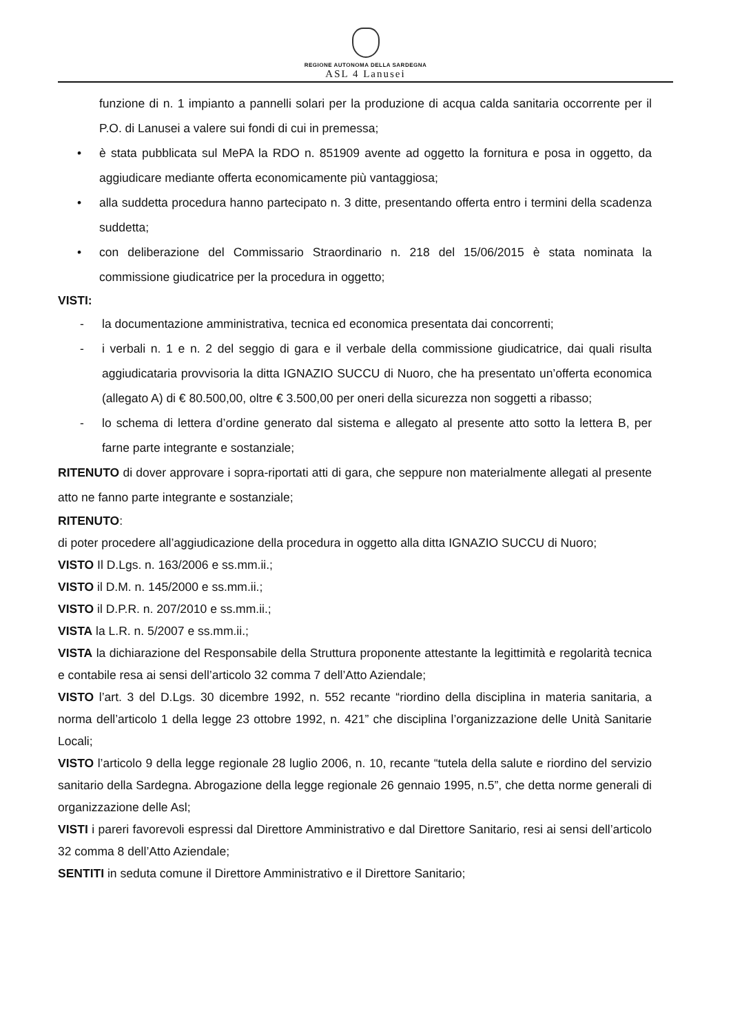REGIONE AUTONOMA DELLA SARDEGNA
ASL 4 Lanusei
funzione di n. 1 impianto a pannelli solari per la produzione di acqua calda sanitaria occorrente per il P.O. di Lanusei a valere sui fondi di cui in premessa;
• è stata pubblicata sul MePA la RDO n. 851909 avente ad oggetto la fornitura e posa in oggetto, da aggiudicare mediante offerta economicamente più vantaggiosa;
• alla suddetta procedura hanno partecipato n. 3 ditte, presentando offerta entro i termini della scadenza suddetta;
• con deliberazione del Commissario Straordinario n. 218 del 15/06/2015 è stata nominata la commissione giudicatrice per la procedura in oggetto;
VISTI:
- la documentazione amministrativa, tecnica ed economica presentata dai concorrenti;
- i verbali n. 1 e n. 2 del seggio di gara e il verbale della commissione giudicatrice, dai quali risulta aggiudicataria provvisoria la ditta IGNAZIO SUCCU di Nuoro, che ha presentato un’offerta economica (allegato A) di € 80.500,00, oltre € 3.500,00 per oneri della sicurezza non soggetti a ribasso;
- lo schema di lettera d’ordine generato dal sistema e allegato al presente atto sotto la lettera B, per farne parte integrante e sostanziale;
RITENUTO di dover approvare i sopra-riportati atti di gara, che seppure non materialmente allegati al presente atto ne fanno parte integrante e sostanziale;
RITENUTO:
di poter procedere all’aggiudicazione della procedura in oggetto alla ditta IGNAZIO SUCCU di Nuoro;
VISTO Il D.Lgs. n. 163/2006 e ss.mm.ii.;
VISTO il D.M. n. 145/2000 e ss.mm.ii.;
VISTO il D.P.R. n. 207/2010 e ss.mm.ii.;
VISTA la L.R. n. 5/2007 e ss.mm.ii.;
VISTA la dichiarazione del Responsabile della Struttura proponente attestante la legittimità e regolarità tecnica e contabile resa ai sensi dell’articolo 32 comma 7 dell’Atto Aziendale;
VISTO l’art. 3 del D.Lgs. 30 dicembre 1992, n. 552 recante “riordino della disciplina in materia sanitaria, a norma dell’articolo 1 della legge 23 ottobre 1992, n. 421” che disciplina l’organizzazione delle Unità Sanitarie Locali;
VISTO l’articolo 9 della legge regionale 28 luglio 2006, n. 10, recante “tutela della salute e riordino del servizio sanitario della Sardegna. Abrogazione della legge regionale 26 gennaio 1995, n.5”, che detta norme generali di organizzazione delle Asl;
VISTI i pareri favorevoli espressi dal Direttore Amministrativo e dal Direttore Sanitario, resi ai sensi dell’articolo 32 comma 8 dell’Atto Aziendale;
SENTITI in seduta comune il Direttore Amministrativo e il Direttore Sanitario;